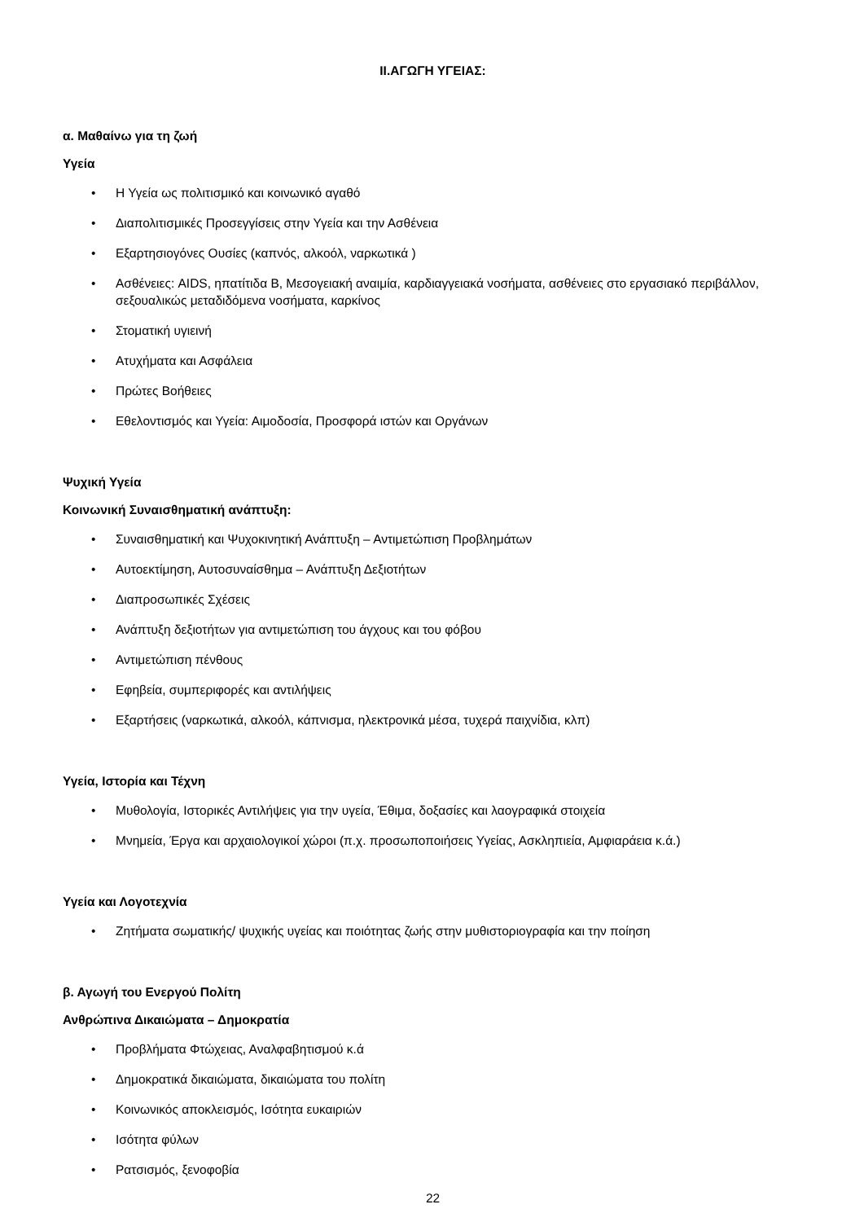II.ΑΓΩΓΗ ΥΓΕΙΑΣ:
α. Μαθαίνω για τη ζωή
Υγεία
• Η Υγεία ως πολιτισμικό και κοινωνικό αγαθό
• Διαπολιτισμικές Προσεγγίσεις στην Υγεία και την Ασθένεια
• Εξαρτησιογόνες Ουσίες (καπνός, αλκοόλ, ναρκωτικά )
• Ασθένειες: AIDS, ηπατίτιδα Β, Μεσογειακή αναιμία, καρδιαγγειακά νοσήματα, ασθένειες στο εργασιακό περιβάλλον, σεξουαλικώς μεταδιδόμενα νοσήματα, καρκίνος
• Στοματική υγιεινή
• Ατυχήματα και Ασφάλεια
• Πρώτες Βοήθειες
• Εθελοντισμός και Υγεία: Αιμοδοσία, Προσφορά ιστών και Οργάνων
Ψυχική Υγεία
Κοινωνική Συναισθηματική ανάπτυξη:
• Συναισθηματική και Ψυχοκινητική Ανάπτυξη – Αντιμετώπιση Προβλημάτων
• Αυτοεκτίμηση, Αυτοσυναίσθημα – Ανάπτυξη Δεξιοτήτων
• Διαπροσωπικές Σχέσεις
• Ανάπτυξη δεξιοτήτων για αντιμετώπιση του άγχους και του φόβου
• Αντιμετώπιση πένθους
• Εφηβεία, συμπεριφορές και αντιλήψεις
• Εξαρτήσεις (ναρκωτικά, αλκοόλ, κάπνισμα, ηλεκτρονικά μέσα, τυχερά παιχνίδια, κλπ)
Υγεία, Ιστορία και Τέχνη
• Μυθολογία, Ιστορικές Αντιλήψεις για την υγεία, Έθιμα, δοξασίες και λαογραφικά στοιχεία
• Μνημεία, Έργα και αρχαιολογικοί χώροι (π.χ. προσωποποιήσεις Υγείας, Ασκληπιεία, Αμφιαράεια κ.ά.)
Υγεία και Λογοτεχνία
• Ζητήματα σωματικής/ ψυχικής υγείας και ποιότητας ζωής στην μυθιστοριογραφία και την ποίηση
β. Αγωγή του Ενεργού Πολίτη
Ανθρώπινα Δικαιώματα – Δημοκρατία
• Προβλήματα Φτώχειας, Αναλφαβητισμού κ.ά
• Δημοκρατικά δικαιώματα, δικαιώματα του πολίτη
• Κοινωνικός αποκλεισμός, Ισότητα ευκαιριών
• Ισότητα φύλων
• Ρατσισμός, ξενοφοβία
22